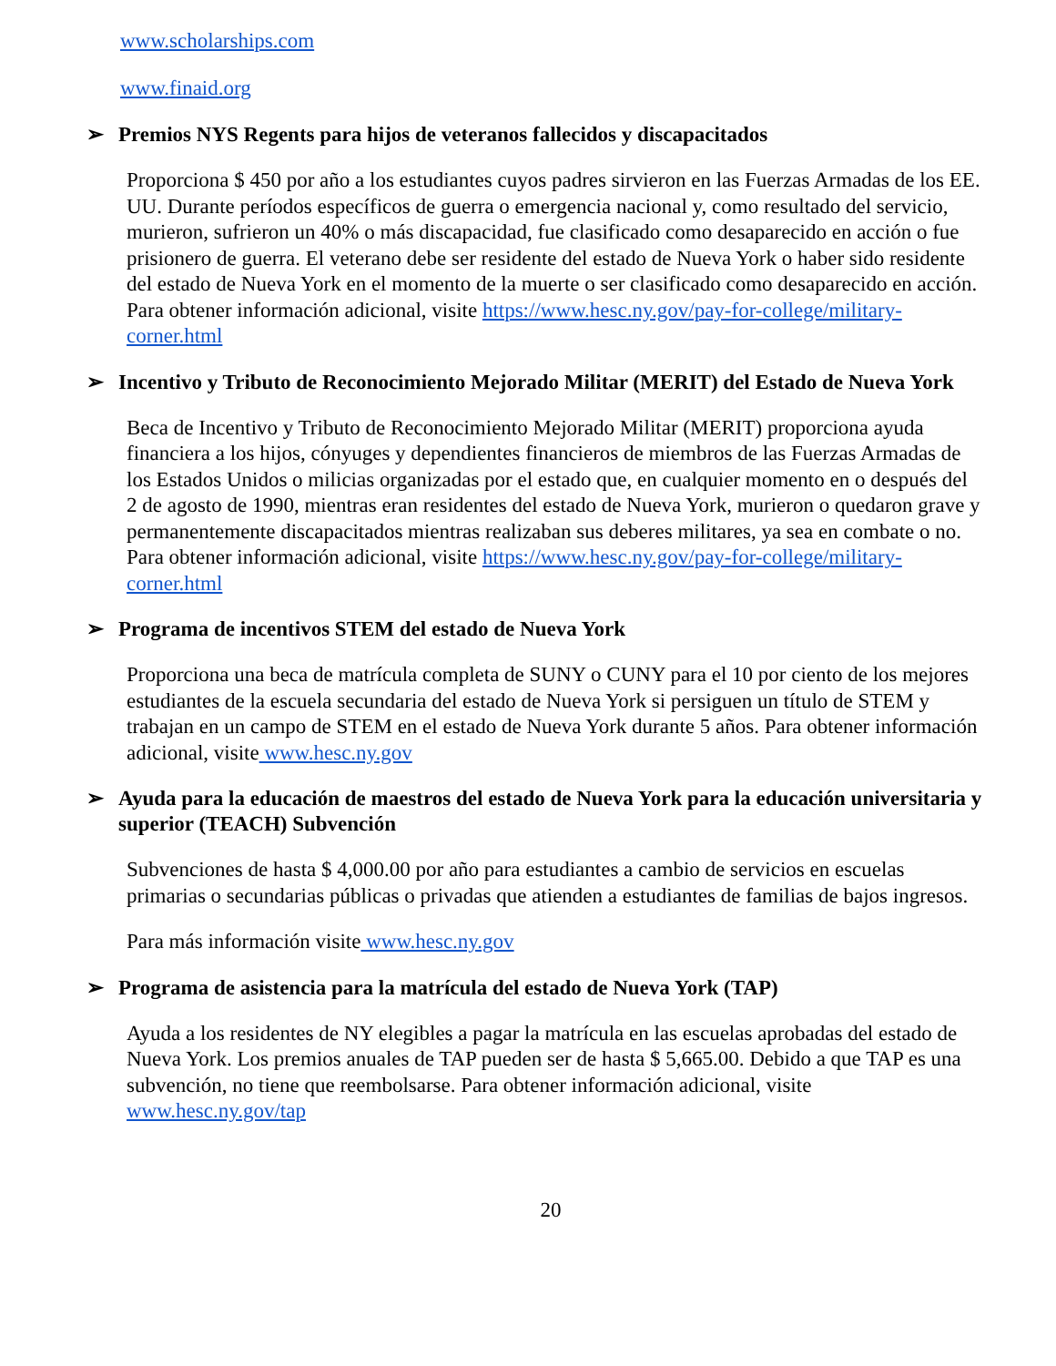www.scholarships.com
www.finaid.org
➢ Premios NYS Regents para hijos de veteranos fallecidos y discapacitados
Proporciona $ 450 por año a los estudiantes cuyos padres sirvieron en las Fuerzas Armadas de los EE. UU. Durante períodos específicos de guerra o emergencia nacional y, como resultado del servicio, murieron, sufrieron un 40% o más discapacidad, fue clasificado como desaparecido en acción o fue prisionero de guerra. El veterano debe ser residente del estado de Nueva York o haber sido residente del estado de Nueva York en el momento de la muerte o ser clasificado como desaparecido en acción. Para obtener información adicional, visite https://www.hesc.ny.gov/pay-for-college/military-corner.html
➢ Incentivo y Tributo de Reconocimiento Mejorado Militar (MERIT) del Estado de Nueva York
Beca de Incentivo y Tributo de Reconocimiento Mejorado Militar (MERIT) proporciona ayuda financiera a los hijos, cónyuges y dependientes financieros de miembros de las Fuerzas Armadas de los Estados Unidos o milicias organizadas por el estado que, en cualquier momento en o después del 2 de agosto de 1990, mientras eran residentes del estado de Nueva York, murieron o quedaron grave y permanentemente discapacitados mientras realizaban sus deberes militares, ya sea en combate o no. Para obtener información adicional, visite https://www.hesc.ny.gov/pay-for-college/military-corner.html
➢ Programa de incentivos STEM del estado de Nueva York
Proporciona una beca de matrícula completa de SUNY o CUNY para el 10 por ciento de los mejores estudiantes de la escuela secundaria del estado de Nueva York si persiguen un título de STEM y trabajan en un campo de STEM en el estado de Nueva York durante 5 años. Para obtener información adicional, visite www.hesc.ny.gov
➢ Ayuda para la educación de maestros del estado de Nueva York para la educación universitaria y superior (TEACH) Subvención
Subvenciones de hasta $ 4,000.00 por año para estudiantes a cambio de servicios en escuelas primarias o secundarias públicas o privadas que atienden a estudiantes de familias de bajos ingresos.
Para más información visite www.hesc.ny.gov
➢ Programa de asistencia para la matrícula del estado de Nueva York (TAP)
Ayuda a los residentes de NY elegibles a pagar la matrícula en las escuelas aprobadas del estado de Nueva York. Los premios anuales de TAP pueden ser de hasta $ 5,665.00. Debido a que TAP es una subvención, no tiene que reembolsarse. Para obtener información adicional, visite www.hesc.ny.gov/tap
20